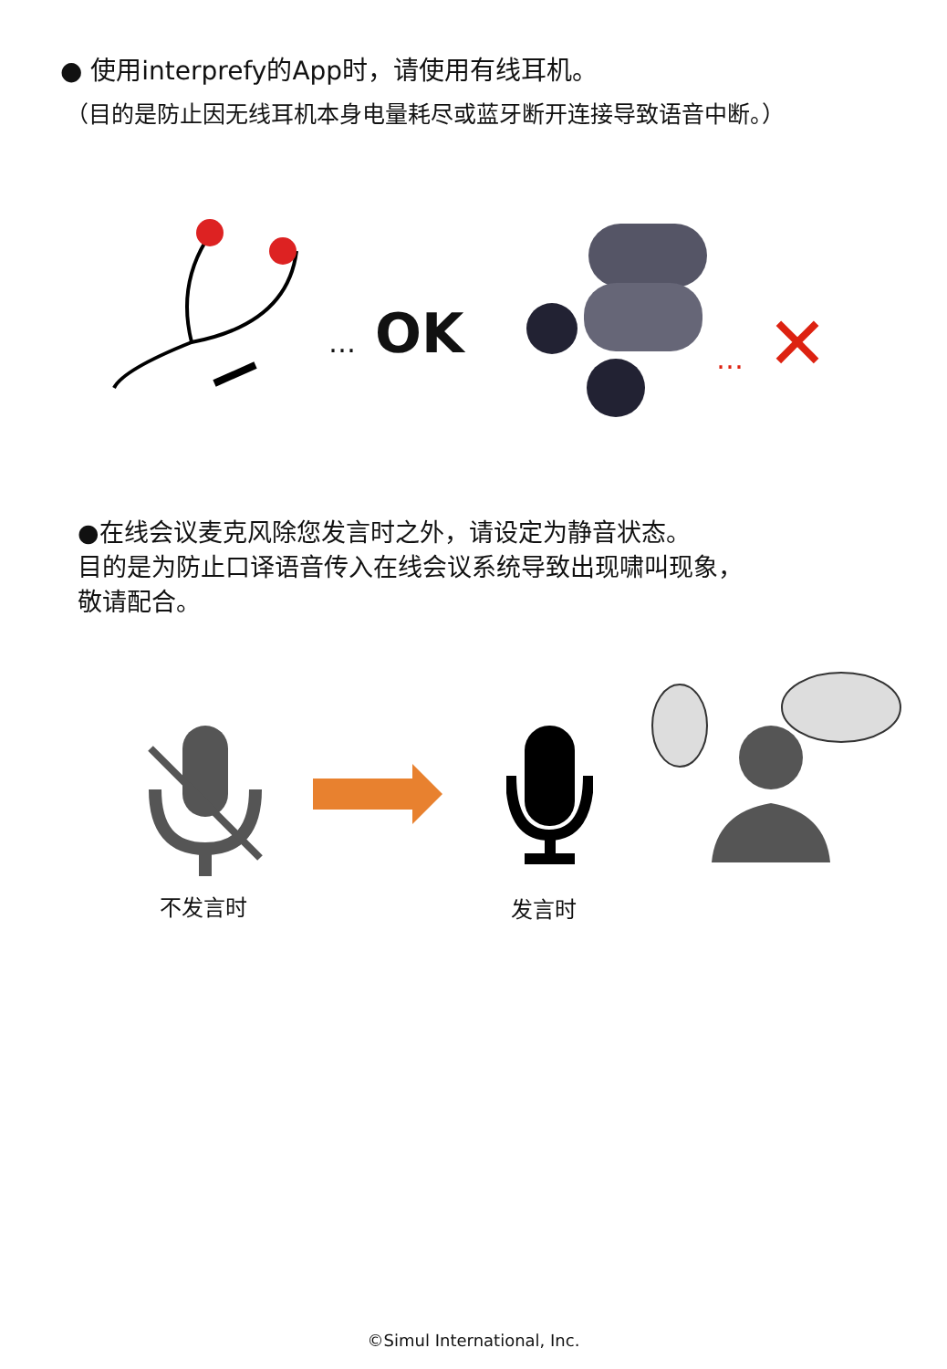● 使用interprefy的App时，请使用有线耳机。
（目的是防止因无线耳机本身电量耗尽或蓝牙断开连接导致语音中断。）
… OK … ✕
●在线会议麦克风除您发言时之外，请设定为静音状态。
目的是为防止口译语音传入在线会议系统导致出现啸叫现象，
敬请配合。
不发言时 发言时
©Simul International, Inc.